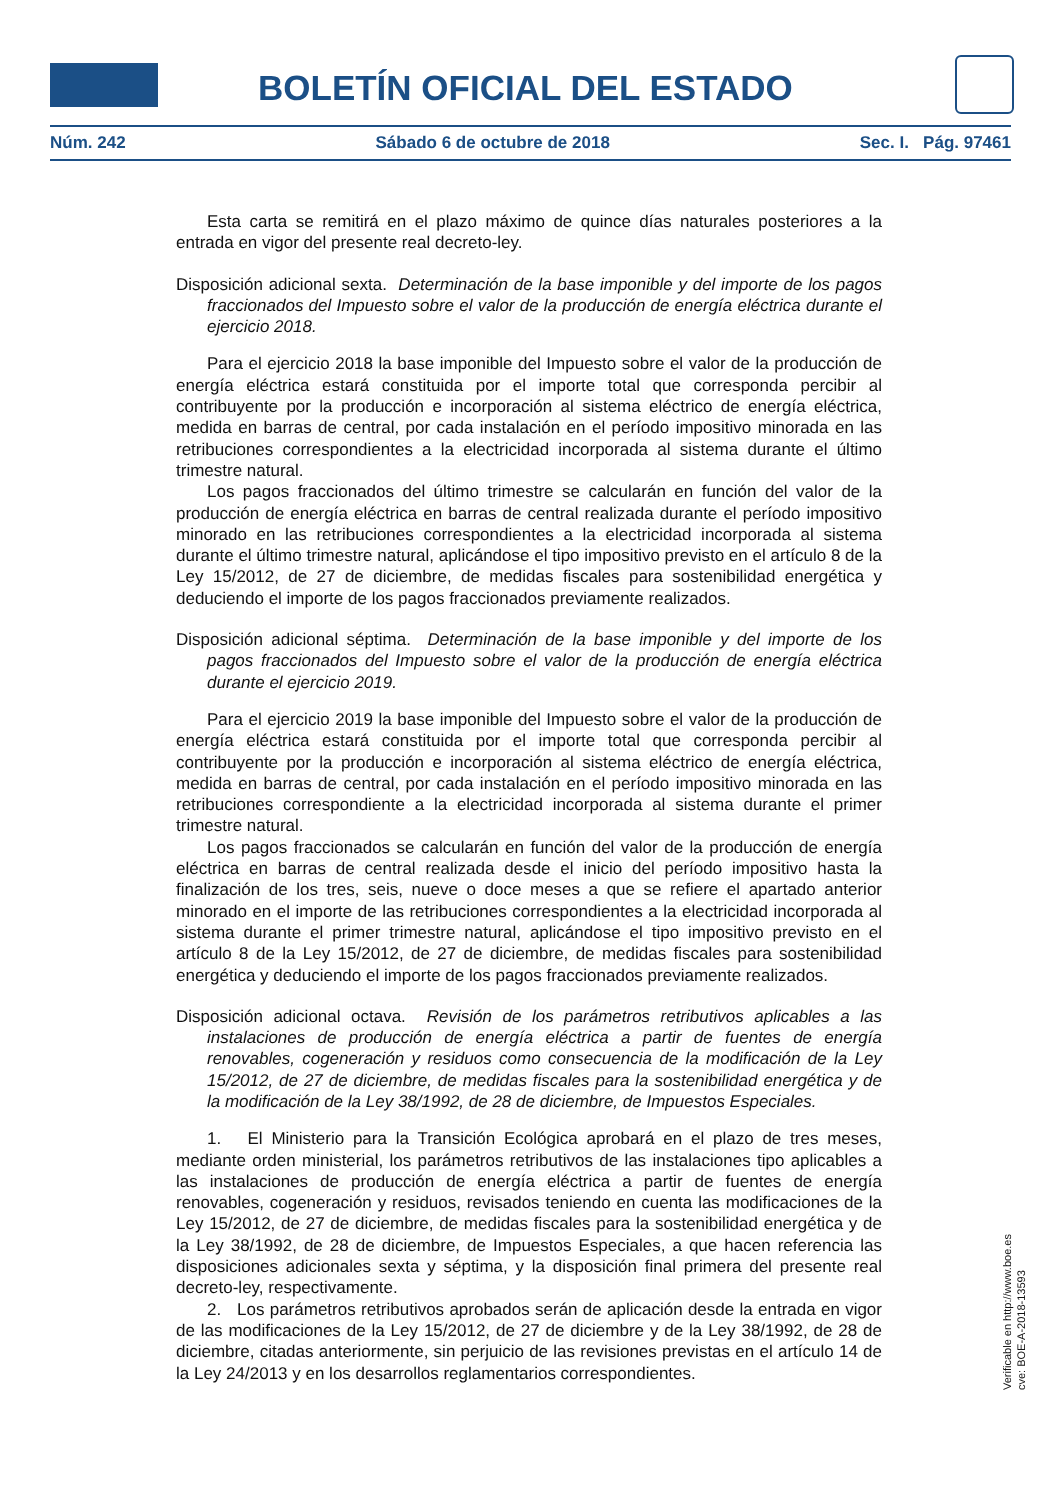BOLETÍN OFICIAL DEL ESTADO
Núm. 242 Sábado 6 de octubre de 2018 Sec. I. Pág. 97461
Esta carta se remitirá en el plazo máximo de quince días naturales posteriores a la entrada en vigor del presente real decreto-ley.
Disposición adicional sexta. Determinación de la base imponible y del importe de los pagos fraccionados del Impuesto sobre el valor de la producción de energía eléctrica durante el ejercicio 2018.
Para el ejercicio 2018 la base imponible del Impuesto sobre el valor de la producción de energía eléctrica estará constituida por el importe total que corresponda percibir al contribuyente por la producción e incorporación al sistema eléctrico de energía eléctrica, medida en barras de central, por cada instalación en el período impositivo minorada en las retribuciones correspondientes a la electricidad incorporada al sistema durante el último trimestre natural.
Los pagos fraccionados del último trimestre se calcularán en función del valor de la producción de energía eléctrica en barras de central realizada durante el período impositivo minorado en las retribuciones correspondientes a la electricidad incorporada al sistema durante el último trimestre natural, aplicándose el tipo impositivo previsto en el artículo 8 de la Ley 15/2012, de 27 de diciembre, de medidas fiscales para sostenibilidad energética y deduciendo el importe de los pagos fraccionados previamente realizados.
Disposición adicional séptima. Determinación de la base imponible y del importe de los pagos fraccionados del Impuesto sobre el valor de la producción de energía eléctrica durante el ejercicio 2019.
Para el ejercicio 2019 la base imponible del Impuesto sobre el valor de la producción de energía eléctrica estará constituida por el importe total que corresponda percibir al contribuyente por la producción e incorporación al sistema eléctrico de energía eléctrica, medida en barras de central, por cada instalación en el período impositivo minorada en las retribuciones correspondiente a la electricidad incorporada al sistema durante el primer trimestre natural.
Los pagos fraccionados se calcularán en función del valor de la producción de energía eléctrica en barras de central realizada desde el inicio del período impositivo hasta la finalización de los tres, seis, nueve o doce meses a que se refiere el apartado anterior minorado en el importe de las retribuciones correspondientes a la electricidad incorporada al sistema durante el primer trimestre natural, aplicándose el tipo impositivo previsto en el artículo 8 de la Ley 15/2012, de 27 de diciembre, de medidas fiscales para sostenibilidad energética y deduciendo el importe de los pagos fraccionados previamente realizados.
Disposición adicional octava. Revisión de los parámetros retributivos aplicables a las instalaciones de producción de energía eléctrica a partir de fuentes de energía renovables, cogeneración y residuos como consecuencia de la modificación de la Ley 15/2012, de 27 de diciembre, de medidas fiscales para la sostenibilidad energética y de la modificación de la Ley 38/1992, de 28 de diciembre, de Impuestos Especiales.
1. El Ministerio para la Transición Ecológica aprobará en el plazo de tres meses, mediante orden ministerial, los parámetros retributivos de las instalaciones tipo aplicables a las instalaciones de producción de energía eléctrica a partir de fuentes de energía renovables, cogeneración y residuos, revisados teniendo en cuenta las modificaciones de la Ley 15/2012, de 27 de diciembre, de medidas fiscales para la sostenibilidad energética y de la Ley 38/1992, de 28 de diciembre, de Impuestos Especiales, a que hacen referencia las disposiciones adicionales sexta y séptima, y la disposición final primera del presente real decreto-ley, respectivamente.
2. Los parámetros retributivos aprobados serán de aplicación desde la entrada en vigor de las modificaciones de la Ley 15/2012, de 27 de diciembre y de la Ley 38/1992, de 28 de diciembre, citadas anteriormente, sin perjuicio de las revisiones previstas en el artículo 14 de la Ley 24/2013 y en los desarrollos reglamentarios correspondientes.
Verificable en http://www.boe.es
cve: BOE-A-2018-13593